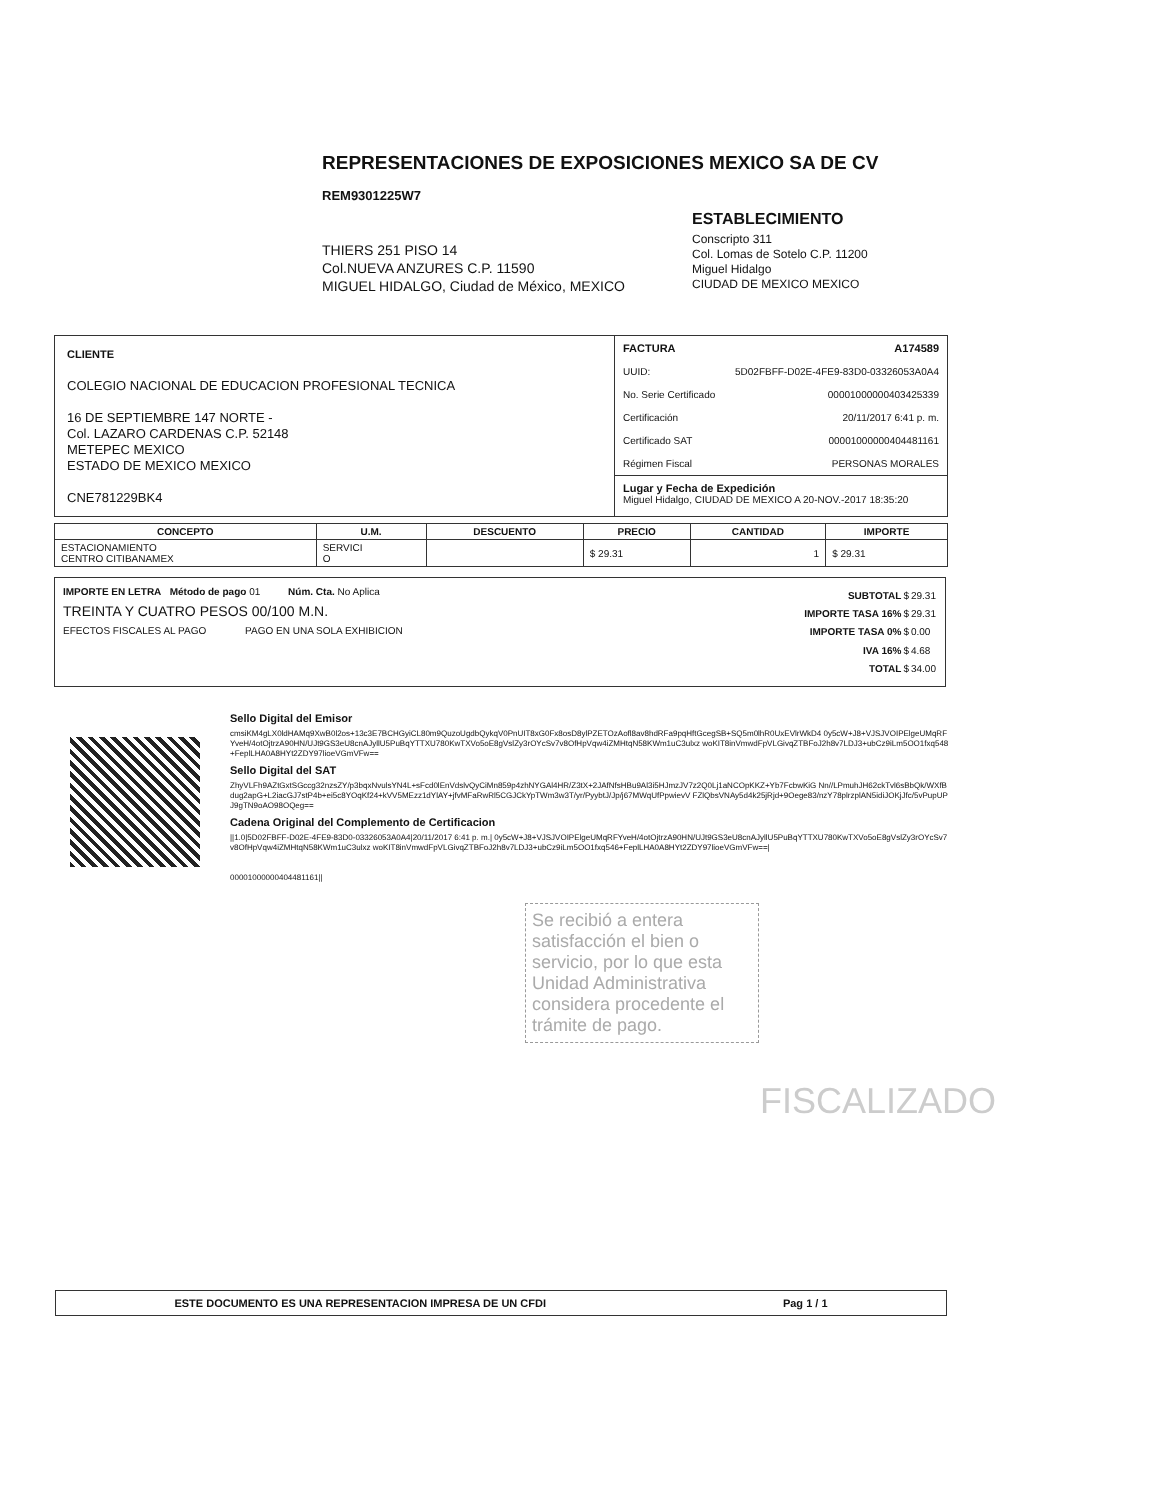REPRESENTACIONES DE EXPOSICIONES MEXICO SA DE CV
REM9301225W7
THIERS 251 PISO 14
Col.NUEVA ANZURES C.P. 11590
MIGUEL HIDALGO, Ciudad de México, MEXICO
ESTABLECIMIENTO
Conscripto 311
Col. Lomas de Sotelo C.P. 11200
Miguel Hidalgo
CIUDAD DE MEXICO MEXICO
CLIENTE
COLEGIO NACIONAL DE EDUCACION PROFESIONAL TECNICA
16 DE SEPTIEMBRE 147 NORTE -
Col. LAZARO CARDENAS C.P. 52148
METEPEC MEXICO
ESTADO DE MEXICO MEXICO
CNE781229BK4
FACTURA A174589
UUID: 5D02FBFF-D02E-4FE9-83D0-03326053A0A4
No. Serie Certificado 00001000000403425339
Certificación 20/11/2017 6:41 p. m.
Certificado SAT 00001000000404481161
Régimen Fiscal PERSONAS MORALES
Lugar y Fecha de Expedición
Miguel Hidalgo, CIUDAD DE MEXICO A 20-NOV.-2017 18:35:20
| CONCEPTO | U.M. | DESCUENTO | PRECIO | CANTIDAD | IMPORTE |
| --- | --- | --- | --- | --- | --- |
| ESTACIONAMIENTO CENTRO CITIBANAMEX | SERVICI O | | $ 29.31 | 1 | $ 29.31 |
IMPORTE EN LETRA Método de pago 01 Núm. Cta. No Aplica
TREINTA Y CUATRO PESOS 00/100 M.N.
EFECTOS FISCALES AL PAGO PAGO EN UNA SOLA EXHIBICION
| SUBTOTAL | $ | 29.31 |
| IMPORTE TASA 16% | $ | 29.31 |
| IMPORTE TASA 0% | $ | 0.00 |
| IVA 16% | $ | 4.68 |
| TOTAL | $ | 34.00 |
Sello Digital del Emisor
cmsiKM4gLX0ldHAMq9XwB0l2os+13c3E7BCHGyiCL80m9QuzoUgdbQykqV0PnUIT8xG0Fx8osD8ylPZETOzAofl8av8hdRFa9pqHftGcegSB+SQ5m0lhR0UxEVlrWkD4 0y5cW+J8+VJSJVOIPElgeUMqRFYveH/4otOjtrzA90HN/UJt9GS3eU8cnAJyllU5PuBqYTTXU780KwTXVo5oE8gVslZy3rOYcSv7v8OfHpVqw4iZMHtqN58KWm1uC3ulxz woKIT8inVmwdFpVLGivqZTBFoJ2h8v7LDJ3+ubCz9iLm5OO1fxq548+FeplLHA0A8HYt2ZDY97lioeVGmVFw==
Sello Digital del SAT
ZhyVLFh9AZtGxtSGccg32nzsZY/p3bqxNvulsYN4L+sFcd0lEnVdslvQyCiMn859p4zhNYGAl4HR/Z3tX+2JAfNfsHBu9Al3i5HJmzJV7z2Q0Lj1aNCOpKKZ+Yb7FcbwKiG Nn//LPmuhJH62ckTvl6sBbQk/WXfBdug2apG+L2iacGJ7stP4b+ei5c8YOqKf24+kVV5MEzz1dYlAY+jfvMFaRwRl5CGJCkYpTWm3w3T/yr/PyybtJ/Jp/j67MWqUfPpwievV FZlQbsVNAy5d4k25jRjd+9Oege83/nzY78plrzplAN5idiJOKjJfc/5vPupUPJ9gTN9oAO98OQeg==
Cadena Original del Complemento de Certificacion
||1.0|5D02FBFF-D02E-4FE9-83D0-03326053A0A4|20/11/2017 6:41 p. m.| 0y5cW+J8+VJSJVOIPElgeUMqRFYveH/4otOjtrzA90HN/UJt9GS3eU8cnAJyllU5PuBqYTTXU780KwTXVo5oE8gVslZy3rOYcSv7v8OfHpVqw4iZMHtqN58KWm1uC3ulxz woKIT8inVmwdFpVLGivqZTBFoJ2h8v7LDJ3+ubCz9iLm5OO1fxq546+FeplLHA0A8HYt2ZDY97lioeVGmVFw==|
00001000000404481161||
Se recibió a entera satisfacción el bien o servicio, por lo que esta Unidad Administrativa considera procedente el trámite de pago.
FISCALIZADO
ESTE DOCUMENTO ES UNA REPRESENTACION IMPRESA DE UN CFDI Pag 1 / 1